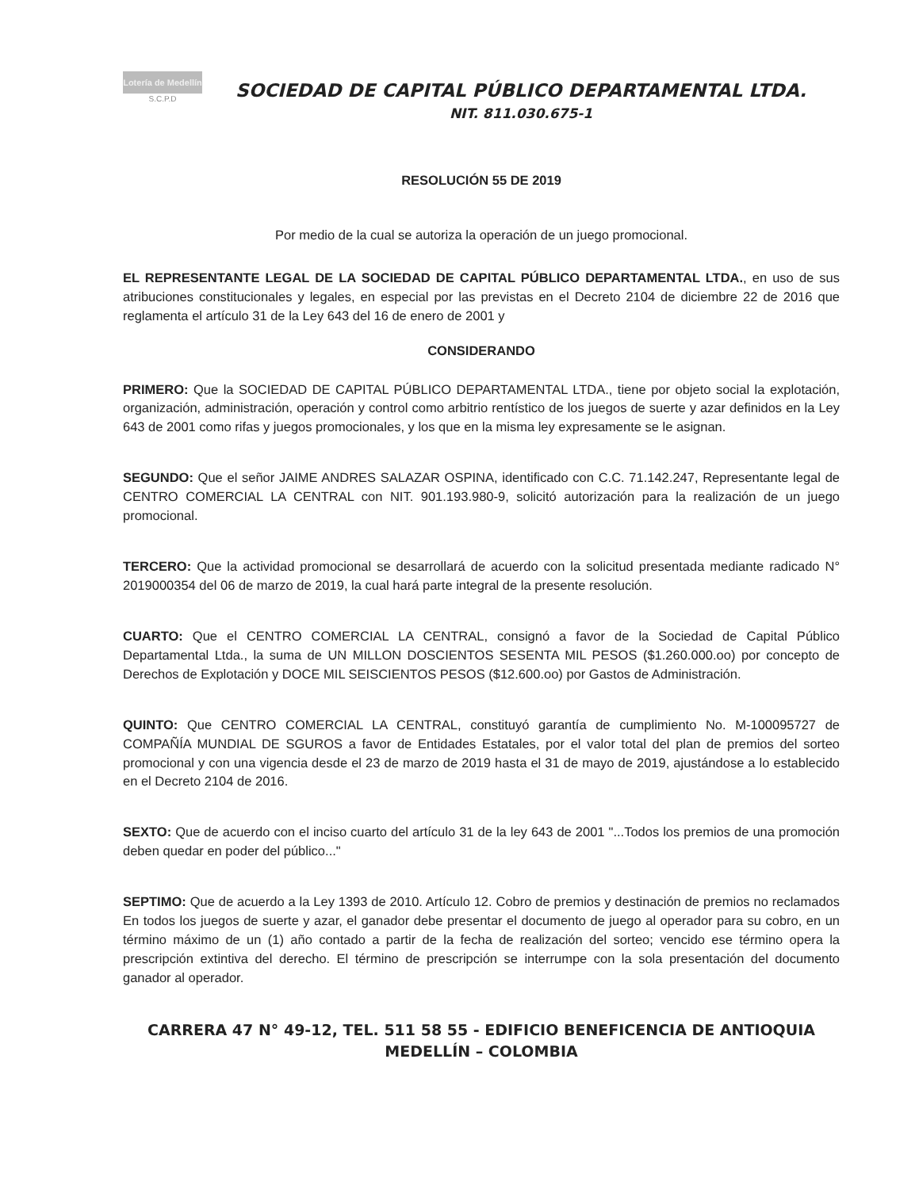Lotería de Medellín
S.C.P.D
SOCIEDAD DE CAPITAL PÚBLICO DEPARTAMENTAL LTDA.
NIT. 811.030.675-1
RESOLUCIÓN 55 DE 2019
Por medio de la cual se autoriza la operación de un juego promocional.
EL REPRESENTANTE LEGAL DE LA SOCIEDAD DE CAPITAL PÚBLICO DEPARTAMENTAL LTDA., en uso de sus atribuciones constitucionales y legales, en especial por las previstas en el Decreto 2104 de diciembre 22 de 2016 que reglamenta el artículo 31 de la Ley 643 del 16 de enero de 2001 y
CONSIDERANDO
PRIMERO: Que la SOCIEDAD DE CAPITAL PÚBLICO DEPARTAMENTAL LTDA., tiene por objeto social la explotación, organización, administración, operación y control como arbitrio rentístico de los juegos de suerte y azar definidos en la Ley 643 de 2001 como rifas y juegos promocionales, y los que en la misma ley expresamente se le asignan.
SEGUNDO: Que el señor JAIME ANDRES SALAZAR OSPINA, identificado con C.C. 71.142.247, Representante legal de CENTRO COMERCIAL LA CENTRAL con NIT. 901.193.980-9, solicitó autorización para la realización de un juego promocional.
TERCERO: Que la actividad promocional se desarrollará de acuerdo con la solicitud presentada mediante radicado N° 2019000354 del 06 de marzo de 2019, la cual hará parte integral de la presente resolución.
CUARTO: Que el CENTRO COMERCIAL LA CENTRAL, consignó a favor de la Sociedad de Capital Público Departamental Ltda., la suma de UN MILLON DOSCIENTOS SESENTA MIL PESOS ($1.260.000.oo) por concepto de Derechos de Explotación y DOCE MIL SEISCIENTOS PESOS ($12.600.oo) por Gastos de Administración.
QUINTO: Que CENTRO COMERCIAL LA CENTRAL, constituyó garantía de cumplimiento No. M-100095727 de COMPAÑÍA MUNDIAL DE SGUROS a favor de Entidades Estatales, por el valor total del plan de premios del sorteo promocional y con una vigencia desde el 23 de marzo de 2019 hasta el 31 de mayo de 2019, ajustándose a lo establecido en el Decreto 2104 de 2016.
SEXTO: Que de acuerdo con el inciso cuarto del artículo 31 de la ley 643 de 2001 "...Todos los premios de una promoción deben quedar en poder del público..."
SEPTIMO: Que de acuerdo a la Ley 1393 de 2010. Artículo 12. Cobro de premios y destinación de premios no reclamados En todos los juegos de suerte y azar, el ganador debe presentar el documento de juego al operador para su cobro, en un término máximo de un (1) año contado a partir de la fecha de realización del sorteo; vencido ese término opera la prescripción extintiva del derecho. El término de prescripción se interrumpe con la sola presentación del documento ganador al operador.
CARRERA 47 N° 49-12, TEL. 511 58 55 - EDIFICIO BENEFICENCIA DE ANTIOQUIA
MEDELLÍN – COLOMBIA